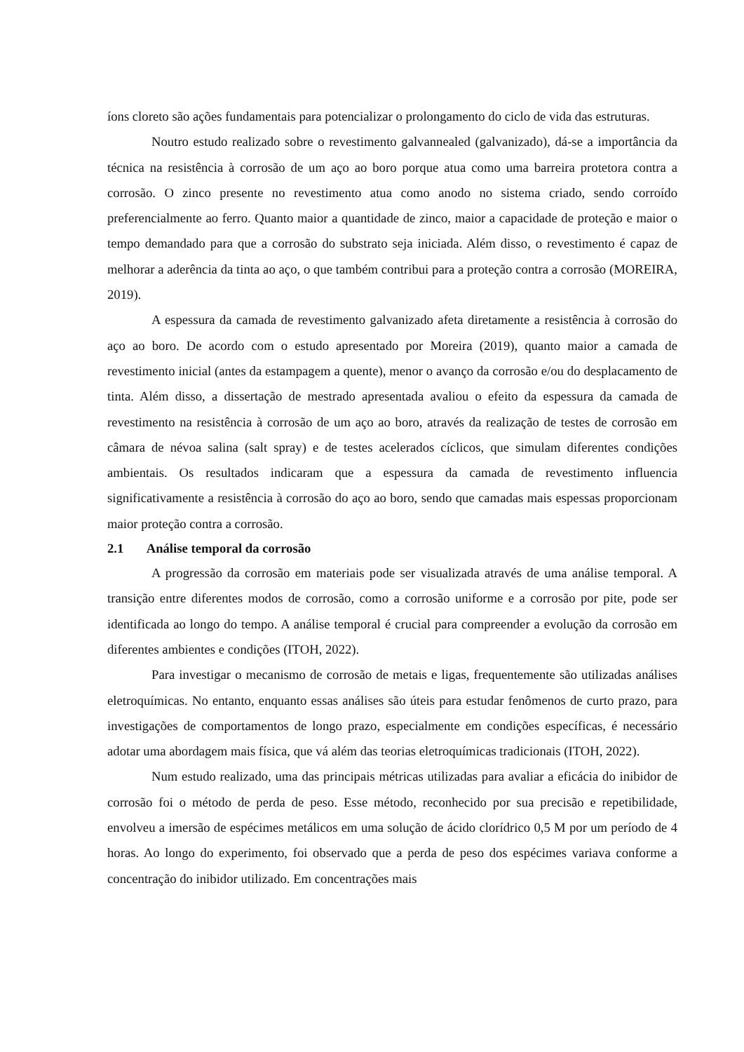íons cloreto são ações fundamentais para potencializar o prolongamento do ciclo de vida das estruturas.
Noutro estudo realizado sobre o revestimento galvannealed (galvanizado), dá-se a importância da técnica na resistência à corrosão de um aço ao boro porque atua como uma barreira protetora contra a corrosão. O zinco presente no revestimento atua como anodo no sistema criado, sendo corroído preferencialmente ao ferro. Quanto maior a quantidade de zinco, maior a capacidade de proteção e maior o tempo demandado para que a corrosão do substrato seja iniciada. Além disso, o revestimento é capaz de melhorar a aderência da tinta ao aço, o que também contribui para a proteção contra a corrosão (MOREIRA, 2019).
A espessura da camada de revestimento galvanizado afeta diretamente a resistência à corrosão do aço ao boro. De acordo com o estudo apresentado por Moreira (2019), quanto maior a camada de revestimento inicial (antes da estampagem a quente), menor o avanço da corrosão e/ou do desplacamento de tinta. Além disso, a dissertação de mestrado apresentada avaliou o efeito da espessura da camada de revestimento na resistência à corrosão de um aço ao boro, através da realização de testes de corrosão em câmara de névoa salina (salt spray) e de testes acelerados cíclicos, que simulam diferentes condições ambientais. Os resultados indicaram que a espessura da camada de revestimento influencia significativamente a resistência à corrosão do aço ao boro, sendo que camadas mais espessas proporcionam maior proteção contra a corrosão.
2.1 Análise temporal da corrosão
A progressão da corrosão em materiais pode ser visualizada através de uma análise temporal. A transição entre diferentes modos de corrosão, como a corrosão uniforme e a corrosão por pite, pode ser identificada ao longo do tempo. A análise temporal é crucial para compreender a evolução da corrosão em diferentes ambientes e condições (ITOH, 2022).
Para investigar o mecanismo de corrosão de metais e ligas, frequentemente são utilizadas análises eletroquímicas. No entanto, enquanto essas análises são úteis para estudar fenômenos de curto prazo, para investigações de comportamentos de longo prazo, especialmente em condições específicas, é necessário adotar uma abordagem mais física, que vá além das teorias eletroquímicas tradicionais (ITOH, 2022).
Num estudo realizado, uma das principais métricas utilizadas para avaliar a eficácia do inibidor de corrosão foi o método de perda de peso. Esse método, reconhecido por sua precisão e repetibilidade, envolveu a imersão de espécimes metálicos em uma solução de ácido clorídrico 0,5 M por um período de 4 horas. Ao longo do experimento, foi observado que a perda de peso dos espécimes variava conforme a concentração do inibidor utilizado. Em concentrações mais